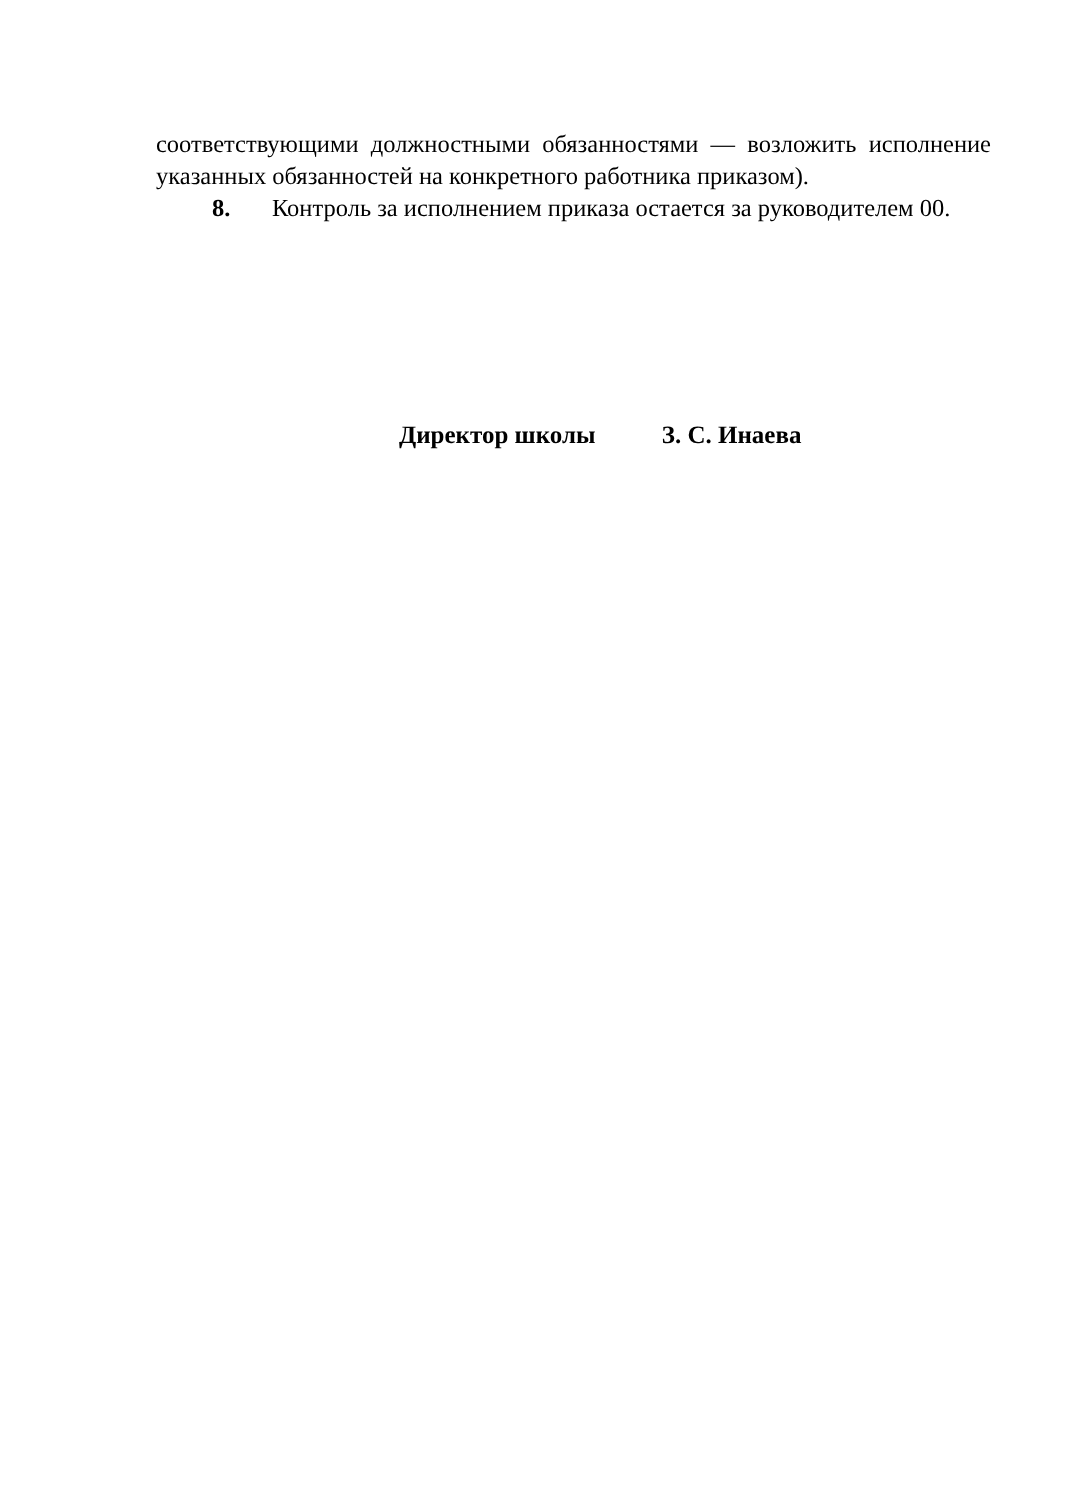соответствующими должностными обязанностями — возложить исполнение указанных обязанностей на конкретного работника приказом).
8. Контроль за исполнением приказа остается за руководителем 00.
Директор школы З. С. Инаева